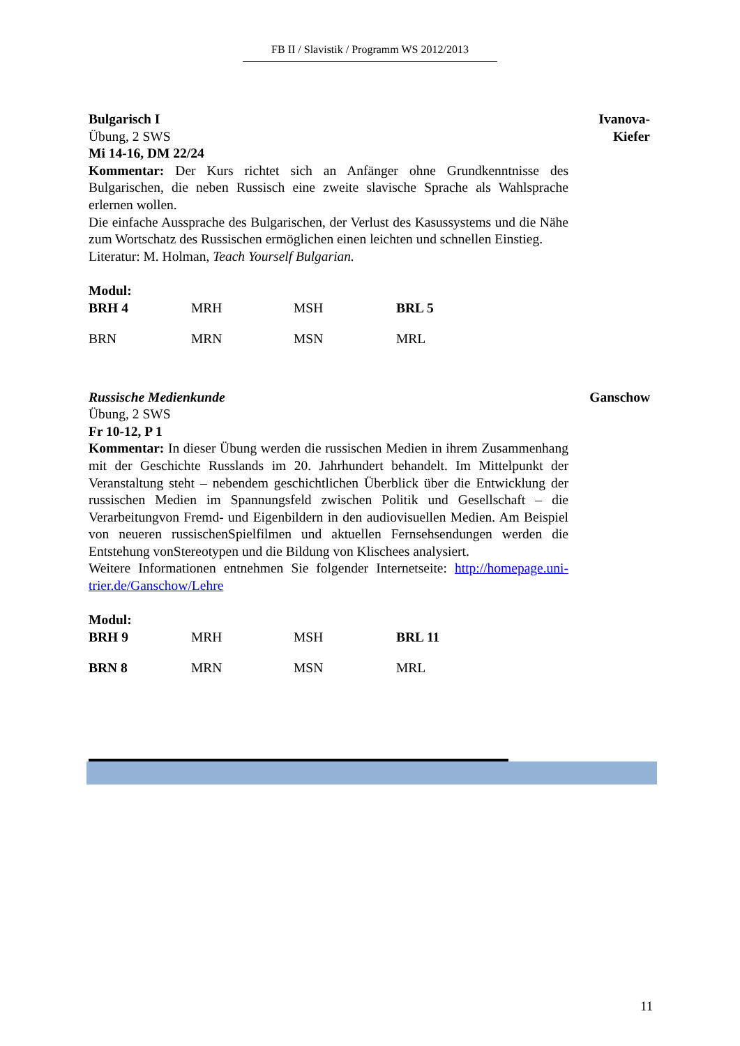FB II / Slavistik / Programm WS 2012/2013
Bulgarisch I
Übung, 2 SWS
Mi 14-16, DM 22/24
Kommentar: Der Kurs richtet sich an Anfänger ohne Grundkenntnisse des Bulgarischen, die neben Russisch eine zweite slavische Sprache als Wahlsprache erlernen wollen.
Die einfache Aussprache des Bulgarischen, der Verlust des Kasussystems und die Nähe zum Wortschatz des Russischen ermöglichen einen leichten und schnellen Einstieg.
Literatur: M. Holman, Teach Yourself Bulgarian.
Modul:
| BRH 4 | MRH | MSH | BRL 5 |
| BRN | MRN | MSN | MRL |
Ivanova-
Kiefer
Russische Medienkunde
Übung, 2 SWS
Fr 10-12, P 1
Kommentar: In dieser Übung werden die russischen Medien in ihrem Zusammenhang mit der Geschichte Russlands im 20. Jahrhundert behandelt. Im Mittelpunkt der Veranstaltung steht – nebendem geschichtlichen Überblick über die Entwicklung der russischen Medien im Spannungsfeld zwischen Politik und Gesellschaft – die Verarbeitungvon Fremd- und Eigenbildern in den audiovisuellen Medien. Am Beispiel von neueren russischenSpielfilmen und aktuellen Fernsehsendungen werden die Entstehung vonStereotypen und die Bildung von Klischees analysiert.
Weitere Informationen entnehmen Sie folgender Internetseite: http://homepage.uni-trier.de/Ganschow/Lehre
Modul:
| BRH 9 | MRH | MSH | BRL 11 |
| BRN 8 | MRN | MSN | MRL |
Ganschow
11